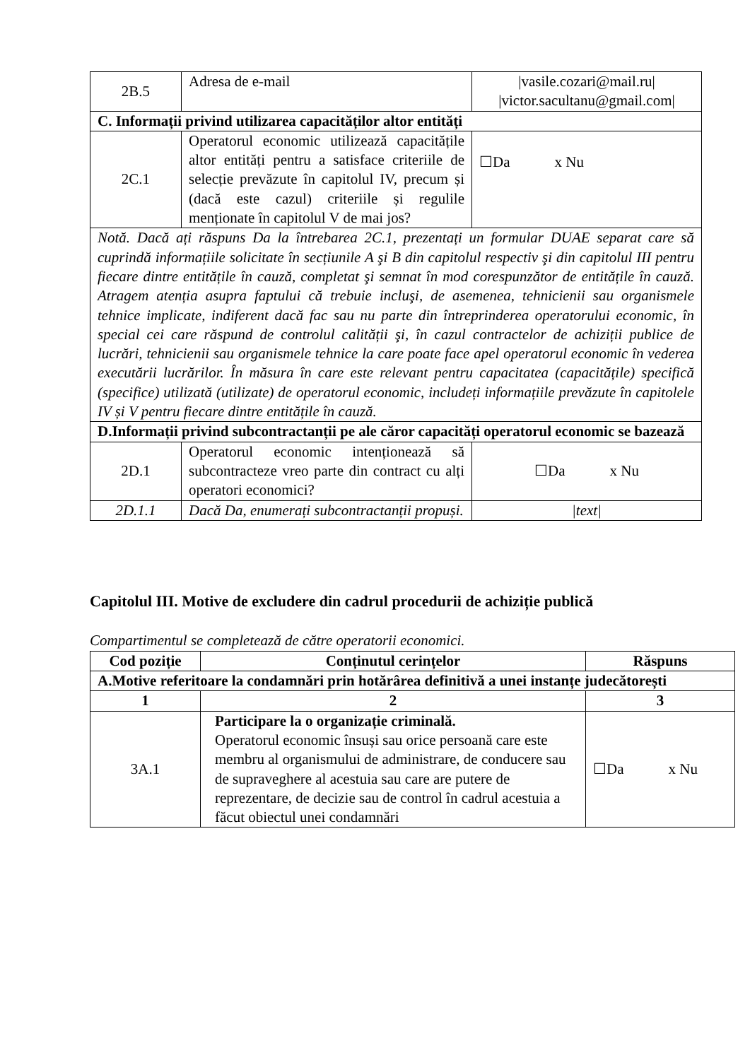| 2B.5 | Adresa de e-mail | /vasile.cozari@mail.ru/ /victor.sacultanu@gmail.com/ |
| C. Informații privind utilizarea capacităților altor entități | | |
| 2C.1 | Operatorul economic utilizează capacitățile altor entități pentru a satisface criteriile de selecție prevăzute în capitolul IV, precum și (dacă este cazul) criteriile și regulile menționate în capitolul V de mai jos? | ☐Da x Nu |
| Notă. Dacă ați răspuns Da la întrebarea 2C.1, prezentați un formular DUAE separat care să cuprindă informațiile solicitate în secțiunile A şi B din capitolul respectiv şi din capitolul III pentru fiecare dintre entitățile în cauză, completat şi semnat în mod corespunzător de entitățile în cauză. Atragem atenția asupra faptului că trebuie incluşi, de asemenea, tehnicienii sau organismele tehnice implicate, indiferent dacă fac sau nu parte din întreprinderea operatorului economic, în special cei care răspund de controlul calității şi, în cazul contractelor de achiziții publice de lucrări, tehnicienii sau organismele tehnice la care poate face apel operatorul economic în vederea executării lucrărilor. În măsura în care este relevant pentru capacitatea (capacitățile) specifică (specifice) utilizată (utilizate) de operatorul economic, includeți informațiile prevăzute în capitolele IV și V pentru fiecare dintre entitățile în cauză. | | |
| D.Informații privind subcontractanții pe ale căror capacități operatorul economic se bazează | | |
| 2D.1 | Operatorul economic intenționează să subcontracteze vreo parte din contract cu alți operatori economici? | ☐Da x Nu |
| 2D.1.1 | Dacă Da, enumerați subcontractanții propuși. | /text/ |
Capitolul III. Motive de excludere din cadrul procedurii de achiziție publică
Compartimentul se completează de către operatorii economici.
| Cod poziție | Conținutul cerințelor | Răspuns |
| --- | --- | --- |
| A.Motive referitoare la condamnări prin hotărârea definitivă a unei instanțe judecătorești | | |
| 1 | 2 | 3 |
| 3A.1 | Participare la o organizație criminală. Operatorul economic însuși sau orice persoană care este membru al organismului de administrare, de conducere sau de supraveghere al acestuia sau care are putere de reprezentare, de decizie sau de control în cadrul acestuia a făcut obiectul unei condamnări | ☐Da x Nu |